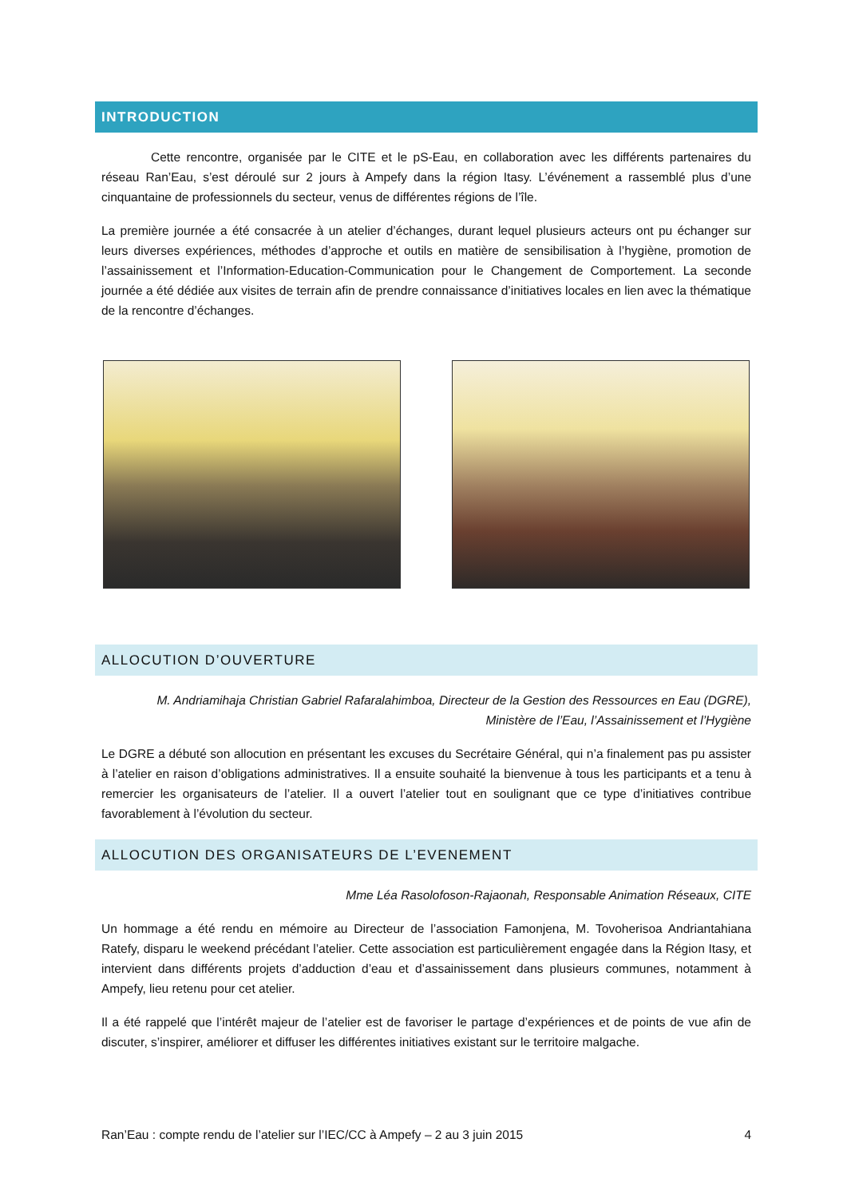INTRODUCTION
    Cette rencontre, organisée par le CITE et le pS-Eau, en collaboration avec les différents partenaires du réseau Ran’Eau, s’est déroulé sur 2 jours à Ampefy dans la région Itasy. L’événement a rassemblé plus d’une cinquantaine de professionnels du secteur, venus de différentes régions de l’île.
La première journée a été consacrée à un atelier d’échanges, durant lequel plusieurs acteurs ont pu échanger sur leurs diverses expériences, méthodes d’approche et outils en matière de sensibilisation à l’hygiène, promotion de l’assainissement et l’Information-Education-Communication pour le Changement de Comportement. La seconde journée a été dédiée aux visites de terrain afin de prendre connaissance d’initiatives locales en lien avec la thématique de la rencontre d’échanges.
ALLOCUTION D’OUVERTURE
M. Andriamihaja Christian Gabriel Rafaralahimboa, Directeur de la Gestion des Ressources en Eau (DGRE),
Ministère de l’Eau, l’Assainissement et l’Hygiène
Le DGRE a débuté son allocution en présentant les excuses du Secrétaire Général, qui n’a finalement pas pu assister à l’atelier en raison d’obligations administratives. Il a ensuite souhaité la bienvenue à tous les participants et a tenu à remercier les organisateurs de l’atelier. Il a ouvert l’atelier tout en soulignant que ce type d’initiatives contribue favorablement à l’évolution du secteur.
ALLOCUTION DES ORGANISATEURS DE L’EVENEMENT
Mme Léa Rasolofoson-Rajaonah, Responsable Animation Réseaux, CITE
Un hommage a été rendu en mémoire au Directeur de l’association Famonjena, M. Tovoherisoa Andriantahiana Ratefy, disparu le weekend précédant l’atelier. Cette association est particulièrement engagée dans la Région Itasy, et intervient dans différents projets d’adduction d’eau et d’assainissement dans plusieurs communes, notamment à Ampefy, lieu retenu pour cet atelier.
Il a été rappelé que l’intérêt majeur de l’atelier est de favoriser le partage d’expériences et de points de vue afin de discuter, s’inspirer, améliorer et diffuser les différentes initiatives existant sur le territoire malgache.
Ran’Eau : compte rendu de l’atelier sur l’IEC/CC à Ampefy – 2 au 3 juin 2015 4